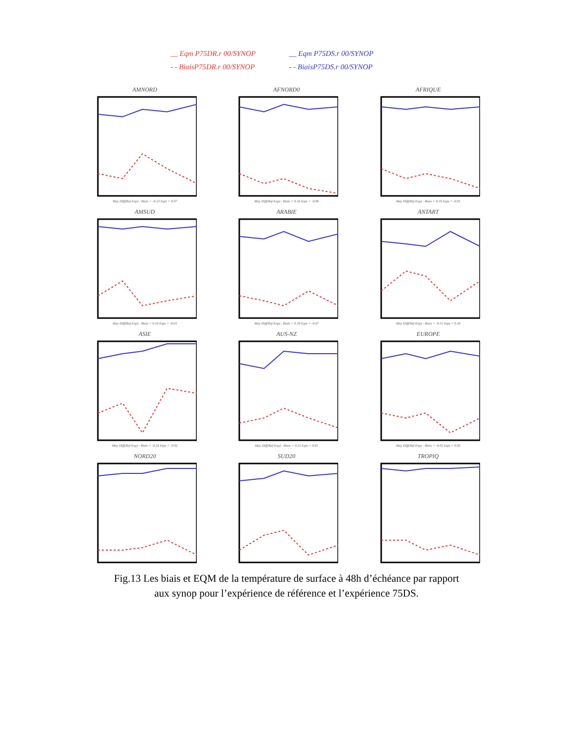__ Eqm P75DR.r 00/SYNOP
__ Eqm P75DS.r 00/SYNOP
- - BiaisP75DR.r 00/SYNOP
- - BiaisP75DS.r 00/SYNOP
AMNORD
May Diff(Ref-Exp) : Biais = -0.23 Eqm = 0.07
AFNORD0
May Diff(Ref-Exp) : Biais = 0.16 Eqm = -0.06
AFRIQUE
May Diff(Ref-Exp) : Biais = 0.16 Eqm = -0.01
AMSUD
May Diff(Ref-Exp) : Biais = 0.16 Eqm = -0.03
ARABIE
May Diff(Ref-Exp) : Biais = 0.30 Eqm = -0.07
ANTART
May Diff(Ref-Exp) : Biais = -0.31 Eqm = 0.16
ASIE
May Diff(Ref-Exp) : Biais = -0.24 Eqm = -0.02
AUS-NZ
May Diff(Ref-Exp) : Biais = 0.23 Eqm = 0.01
EUROPE
May Diff(Ref-Exp) : Biais = -0.03 Eqm = 0.02
NORD20
SUD20
TROPIQ
Fig.13 Les biais et EQM de la température de surface à 48h d’échéance par rapport
aux synop pour l’expérience de référence et l’expérience 75DS.